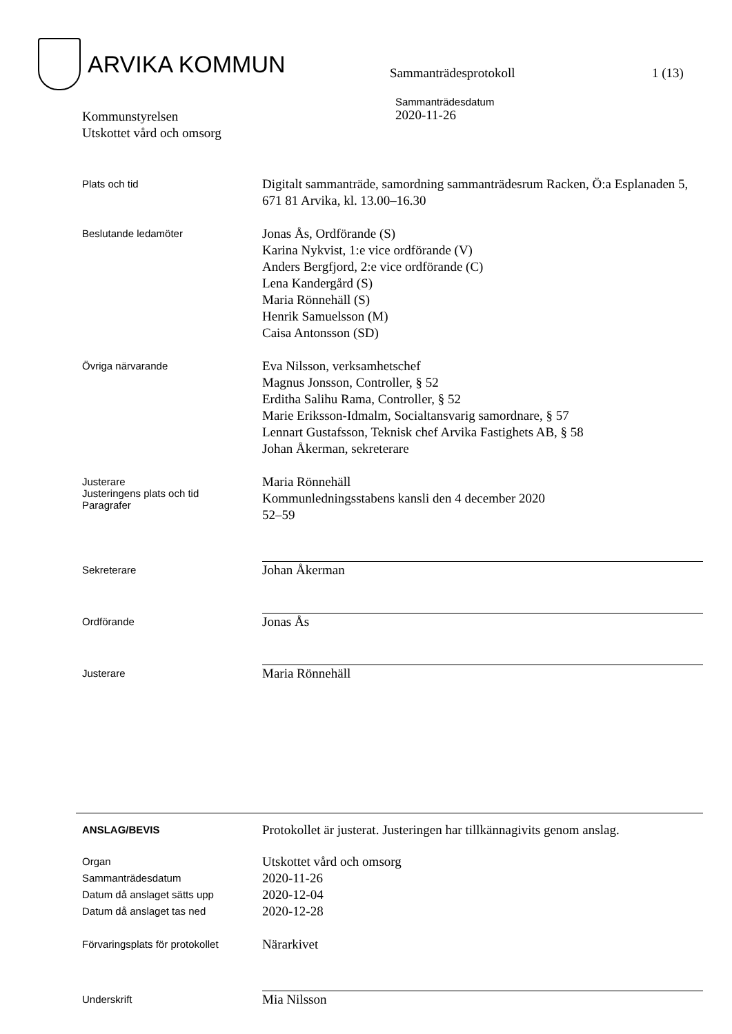ARVIKA KOMMUN
Sammanträdesprotokoll 1 (13)
Kommunstyrelsen
Utskottet vård och omsorg
Sammanträdesdatum
2020-11-26
Plats och tid
Digitalt sammanträde, samordning sammanträdesrum Racken, Ö:a Esplanaden 5, 671 81 Arvika, kl. 13.00–16.30
Beslutande ledamöter
Jonas Ås, Ordförande (S)
Karina Nykvist, 1:e vice ordförande (V)
Anders Bergfjord, 2:e vice ordförande (C)
Lena Kandergård (S)
Maria Rönnehäll (S)
Henrik Samuelsson (M)
Caisa Antonsson (SD)
Övriga närvarande
Eva Nilsson, verksamhetschef
Magnus Jonsson, Controller, § 52
Erditha Salihu Rama, Controller, § 52
Marie Eriksson-Idmalm, Socialtansvarig samordnare, § 57
Lennart Gustafsson, Teknisk chef Arvika Fastighets AB, § 58
Johan Åkerman, sekreterare
Justerare
Justeringens plats och tid
Paragrafer
Maria Rönnehäll
Kommunledningsstabens kansli den 4 december 2020
52–59
Sekreterare
Johan Åkerman
Ordförande
Jonas Ås
Justerare
Maria Rönnehäll
ANSLAG/BEVIS
Protokollet är justerat. Justeringen har tillkännagivits genom anslag.
Organ
Sammanträdesdatum
Datum då anslaget sätts upp
Datum då anslaget tas ned
Utskottet vård och omsorg
2020-11-26
2020-12-04
2020-12-28
Förvaringsplats för protokollet
Närarkivet
Underskrift
Mia Nilsson